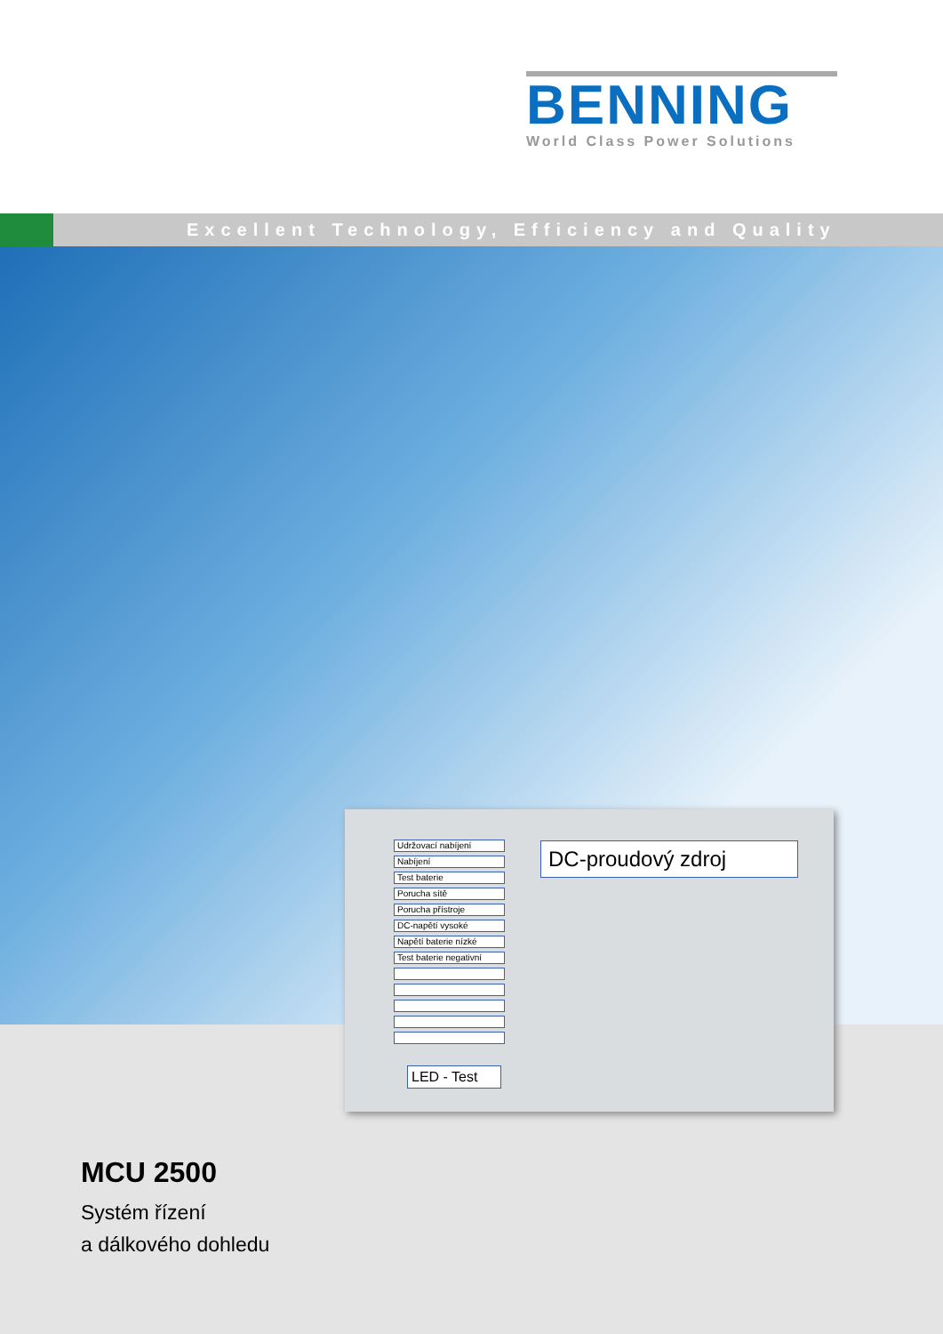BENNING
World Class Power Solutions
Excellent Technology, Efficiency and Quality
Udržovací nabíjení
Nabíjení
Test baterie
Porucha sítě
Porucha přístroje
DC-napětí vysoké
Napětí baterie nízké
Test baterie negativní
DC-proudový zdroj
LED - Test
MCU 2500
Systém řízení
a dálkového dohledu